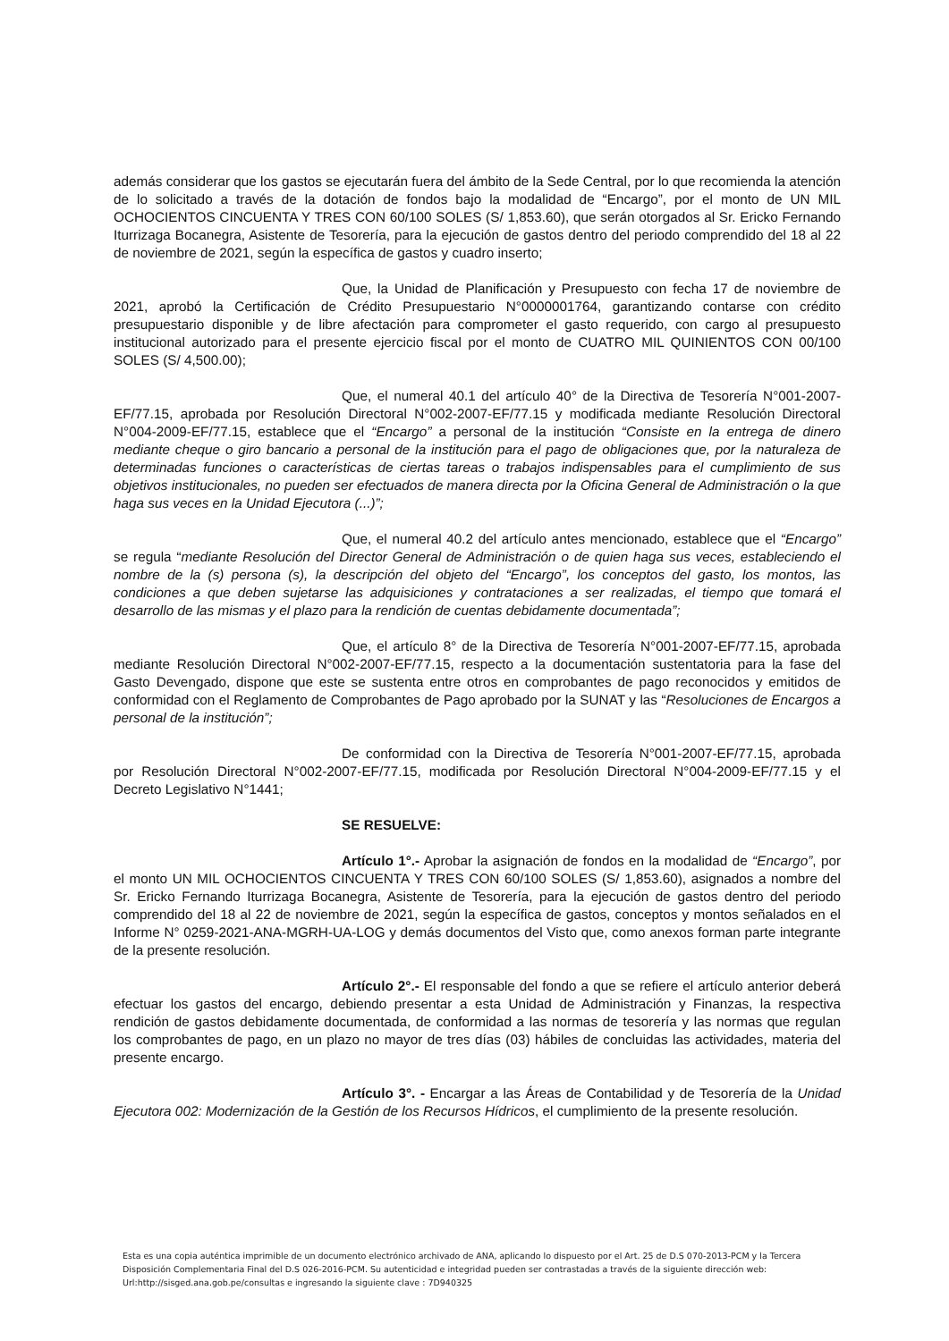además considerar que los gastos se ejecutarán fuera del ámbito de la Sede Central, por lo que recomienda la atención de lo solicitado a través de la dotación de fondos bajo la modalidad de “Encargo”, por el monto de UN MIL OCHOCIENTOS CINCUENTA Y TRES CON 60/100 SOLES (S/ 1,853.60), que serán otorgados al Sr. Ericko Fernando Iturrizaga Bocanegra, Asistente de Tesorería, para la ejecución de gastos dentro del periodo comprendido del 18 al 22 de noviembre de 2021, según la específica de gastos y cuadro inserto;
Que, la Unidad de Planificación y Presupuesto con fecha 17 de noviembre de 2021, aprobó la Certificación de Crédito Presupuestario N°0000001764, garantizando contarse con crédito presupuestario disponible y de libre afectación para comprometer el gasto requerido, con cargo al presupuesto institucional autorizado para el presente ejercicio fiscal por el monto de CUATRO MIL QUINIENTOS CON 00/100 SOLES (S/ 4,500.00);
Que, el numeral 40.1 del artículo 40° de la Directiva de Tesorería N°001-2007-EF/77.15, aprobada por Resolución Directoral N°002-2007-EF/77.15 y modificada mediante Resolución Directoral N°004-2009-EF/77.15, establece que el “Encargo” a personal de la institución “Consiste en la entrega de dinero mediante cheque o giro bancario a personal de la institución para el pago de obligaciones que, por la naturaleza de determinadas funciones o características de ciertas tareas o trabajos indispensables para el cumplimiento de sus objetivos institucionales, no pueden ser efectuados de manera directa por la Oficina General de Administración o la que haga sus veces en la Unidad Ejecutora (...)”;
Que, el numeral 40.2 del artículo antes mencionado, establece que el “Encargo” se regula “mediante Resolución del Director General de Administración o de quien haga sus veces, estableciendo el nombre de la (s) persona (s), la descripción del objeto del “Encargo”, los conceptos del gasto, los montos, las condiciones a que deben sujetarse las adquisiciones y contrataciones a ser realizadas, el tiempo que tomará el desarrollo de las mismas y el plazo para la rendición de cuentas debidamente documentada”;
Que, el artículo 8° de la Directiva de Tesorería N°001-2007-EF/77.15, aprobada mediante Resolución Directoral N°002-2007-EF/77.15, respecto a la documentación sustentatoria para la fase del Gasto Devengado, dispone que este se sustenta entre otros en comprobantes de pago reconocidos y emitidos de conformidad con el Reglamento de Comprobantes de Pago aprobado por la SUNAT y las “Resoluciones de Encargos a personal de la institución”;
De conformidad con la Directiva de Tesorería N°001-2007-EF/77.15, aprobada por Resolución Directoral N°002-2007-EF/77.15, modificada por Resolución Directoral N°004-2009-EF/77.15 y el Decreto Legislativo N°1441;
SE RESUELVE:
Artículo 1°.- Aprobar la asignación de fondos en la modalidad de “Encargo”, por el monto UN MIL OCHOCIENTOS CINCUENTA Y TRES CON 60/100 SOLES (S/ 1,853.60), asignados a nombre del Sr. Ericko Fernando Iturrizaga Bocanegra, Asistente de Tesorería, para la ejecución de gastos dentro del periodo comprendido del 18 al 22 de noviembre de 2021, según la específica de gastos, conceptos y montos señalados en el Informe N° 0259-2021-ANA-MGRH-UA-LOG y demás documentos del Visto que, como anexos forman parte integrante de la presente resolución.
Artículo 2°.- El responsable del fondo a que se refiere el artículo anterior deberá efectuar los gastos del encargo, debiendo presentar a esta Unidad de Administración y Finanzas, la respectiva rendición de gastos debidamente documentada, de conformidad a las normas de tesorería y las normas que regulan los comprobantes de pago, en un plazo no mayor de tres días (03) hábiles de concluidas las actividades, materia del presente encargo.
Artículo 3°. - Encargar a las Áreas de Contabilidad y de Tesorería de la Unidad Ejecutora 002: Modernización de la Gestión de los Recursos Hídricos, el cumplimiento de la presente resolución.
Esta es una copia auténtica imprimible de un documento electrónico archivado de ANA, aplicando lo dispuesto por el Art. 25 de D.S 070-2013-PCM y la Tercera Disposición Complementaria Final del D.S 026-2016-PCM. Su autenticidad e integridad pueden ser contrastadas a través de la siguiente dirección web: Url:http://sisged.ana.gob.pe/consultas e ingresando la siguiente clave : 7D940325